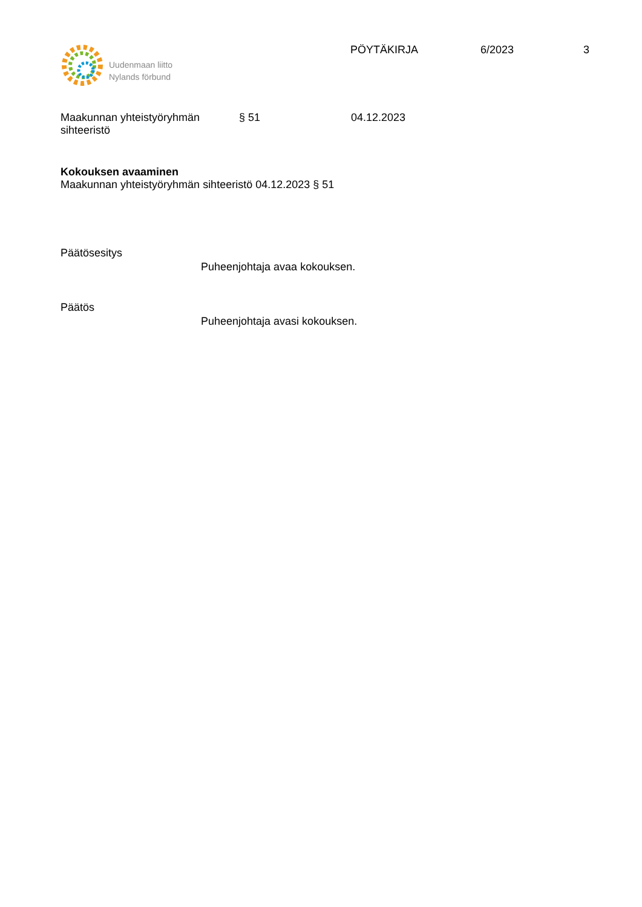Uudenmaan liitto
Nylands förbund
PÖYTÄKIRJA 6/2023 3
Maakunnan yhteistyöryhmän
sihteeristö
§ 51 04.12.2023
Kokouksen avaaminen
Maakunnan yhteistyöryhmän sihteeristö 04.12.2023 § 51
Päätösesitys
Puheenjohtaja avaa kokouksen.
Päätös
Puheenjohtaja avasi kokouksen.